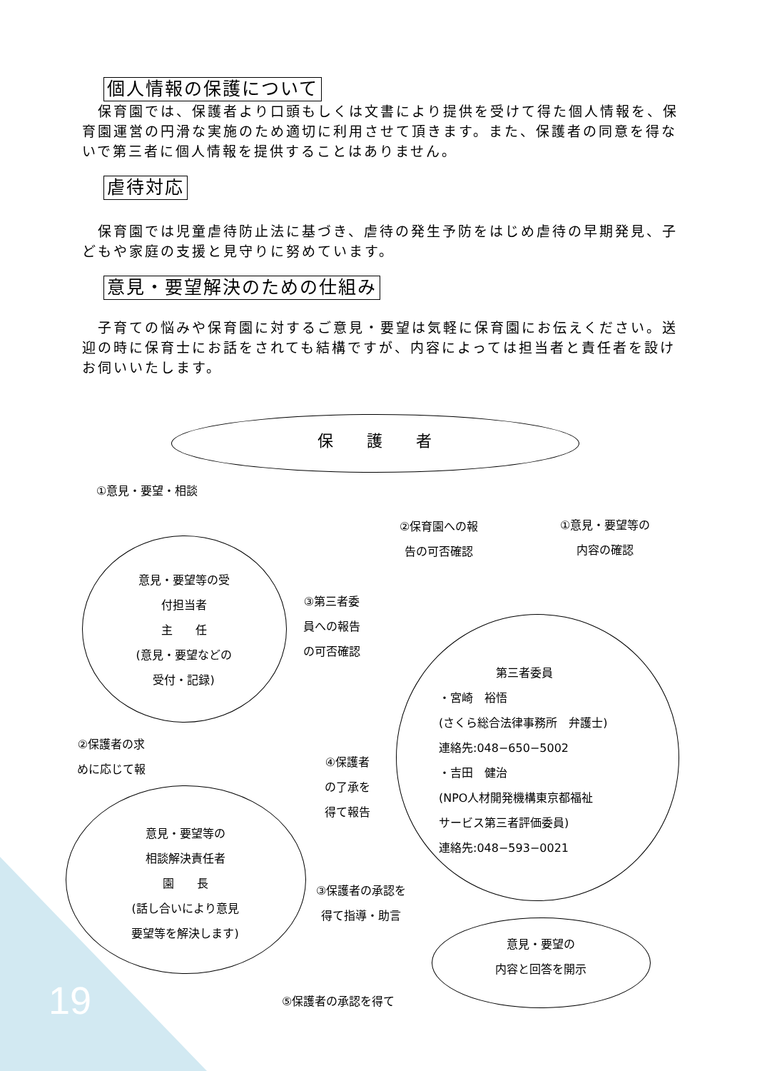個人情報の保護について
　保育園では、保護者より口頭もしくは文書により提供を受けて得た個人情報を、保育園運営の円滑な実施のため適切に利用させて頂きます。また、保護者の同意を得ないで第三者に個人情報を提供することはありません。
虐待対応
　保育園では児童虐待防止法に基づき、虐待の発生予防をはじめ虐待の早期発見、子どもや家庭の支援と見守りに努めています。
意見・要望解決のための仕組み
　子育ての悩みや保育園に対するご意見・要望は気軽に保育園にお伝えください。送迎の時に保育士にお話をされても結構ですが、内容によっては担当者と責任者を設けお伺いいたします。
保 護 者
①意見・要望・相談
意見・要望等の受
付担当者
主　　任
(意見・要望などの
受付・記録)
③第三者委
員への報告
の可否確認
②保育園への報
告の可否確認
①意見・要望等の
内容の確認
②保護者の求
めに応じて報
④保護者
の了承を
得て報告
意見・要望等の
相談解決責任者
園　　長
(話し合いにより意見
要望等を解決します)
　　　　　第三者委員
・宮崎　裕悟
(さくら総合法律事務所　弁護士)
連絡先:048−650−5002
・吉田　健治
(NPO人材開発機構東京都福祉
サービス第三者評価委員)
連絡先:048−593−0021
③保護者の承認を
得て指導・助言
意見・要望の
内容と回答を開示
⑤保護者の承認を得て
19